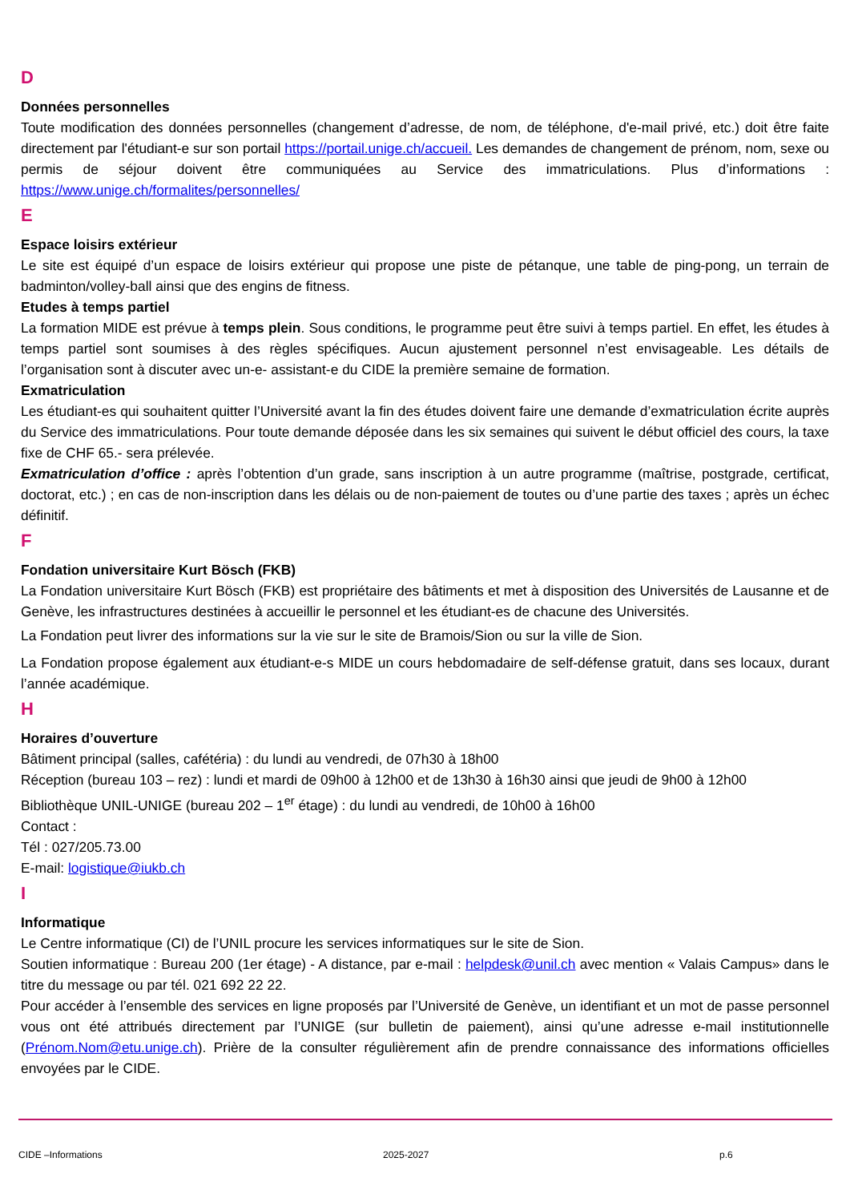D
Données personnelles
Toute modification des données personnelles (changement d’adresse, de nom, de téléphone, d'e-mail privé, etc.) doit être faite directement par l'étudiant-e sur son portail https://portail.unige.ch/accueil. Les demandes de changement de prénom, nom, sexe ou permis de séjour doivent être communiquées au Service des immatriculations. Plus d’informations : https://www.unige.ch/formalites/personnelles/
E
Espace loisirs extérieur
Le site est équipé d’un espace de loisirs extérieur qui propose une piste de pétanque, une table de ping-pong, un terrain de badminton/volley-ball ainsi que des engins de fitness.
Etudes à temps partiel
La formation MIDE est prévue à temps plein. Sous conditions, le programme peut être suivi à temps partiel. En effet, les études à temps partiel sont soumises à des règles spécifiques. Aucun ajustement personnel n’est envisageable. Les détails de l’organisation sont à discuter avec un-e- assistant-e du CIDE la première semaine de formation.
Exmatriculation
Les étudiant-es qui souhaitent quitter l’Université avant la fin des études doivent faire une demande d’exmatriculation écrite auprès du Service des immatriculations. Pour toute demande déposée dans les six semaines qui suivent le début officiel des cours, la taxe fixe de CHF 65.- sera prélevée.
Exmatriculation d’office : après l’obtention d’un grade, sans inscription à un autre programme (maîtrise, postgrade, certificat, doctorat, etc.) ; en cas de non-inscription dans les délais ou de non-paiement de toutes ou d’une partie des taxes ; après un échec définitif.
F
Fondation universitaire Kurt Bösch (FKB)
La Fondation universitaire Kurt Bösch (FKB) est propriétaire des bâtiments et met à disposition des Universités de Lausanne et de Genève, les infrastructures destinées à accueillir le personnel et les étudiant-es de chacune des Universités.
La Fondation peut livrer des informations sur la vie sur le site de Bramois/Sion ou sur la ville de Sion.
La Fondation propose également aux étudiant-e-s MIDE un cours hebdomadaire de self-défense gratuit, dans ses locaux, durant l’année académique.
H
Horaires d’ouverture
Bâtiment principal (salles, cafétéria) : du lundi au vendredi, de 07h30 à 18h00
Réception (bureau 103 – rez) : lundi et mardi de 09h00 à 12h00 et de 13h30 à 16h30 ainsi que jeudi de 9h00 à 12h00
Bibliothèque UNIL-UNIGE (bureau 202 – 1<sup>er</sup> étage) : du lundi au vendredi, de 10h00 à 16h00
Contact :
Tél : 027/205.73.00
E-mail: logistique@iukb.ch
I
Informatique
Le Centre informatique (CI) de l’UNIL procure les services informatiques sur le site de Sion.
Soutien informatique : Bureau 200 (1er étage) - A distance, par e-mail : helpdesk@unil.ch avec mention « Valais Campus» dans le titre du message ou par tél. 021 692 22 22.
Pour accéder à l’ensemble des services en ligne proposés par l’Université de Genève, un identifiant et un mot de passe personnel vous ont été attribués directement par l’UNIGE (sur bulletin de paiement), ainsi qu’une adresse e-mail institutionnelle (Prénom.Nom@etu.unige.ch). Prière de la consulter régulièrement afin de prendre connaissance des informations officielles envoyées par le CIDE.
CIDE –Informations 2025-2027 p.6